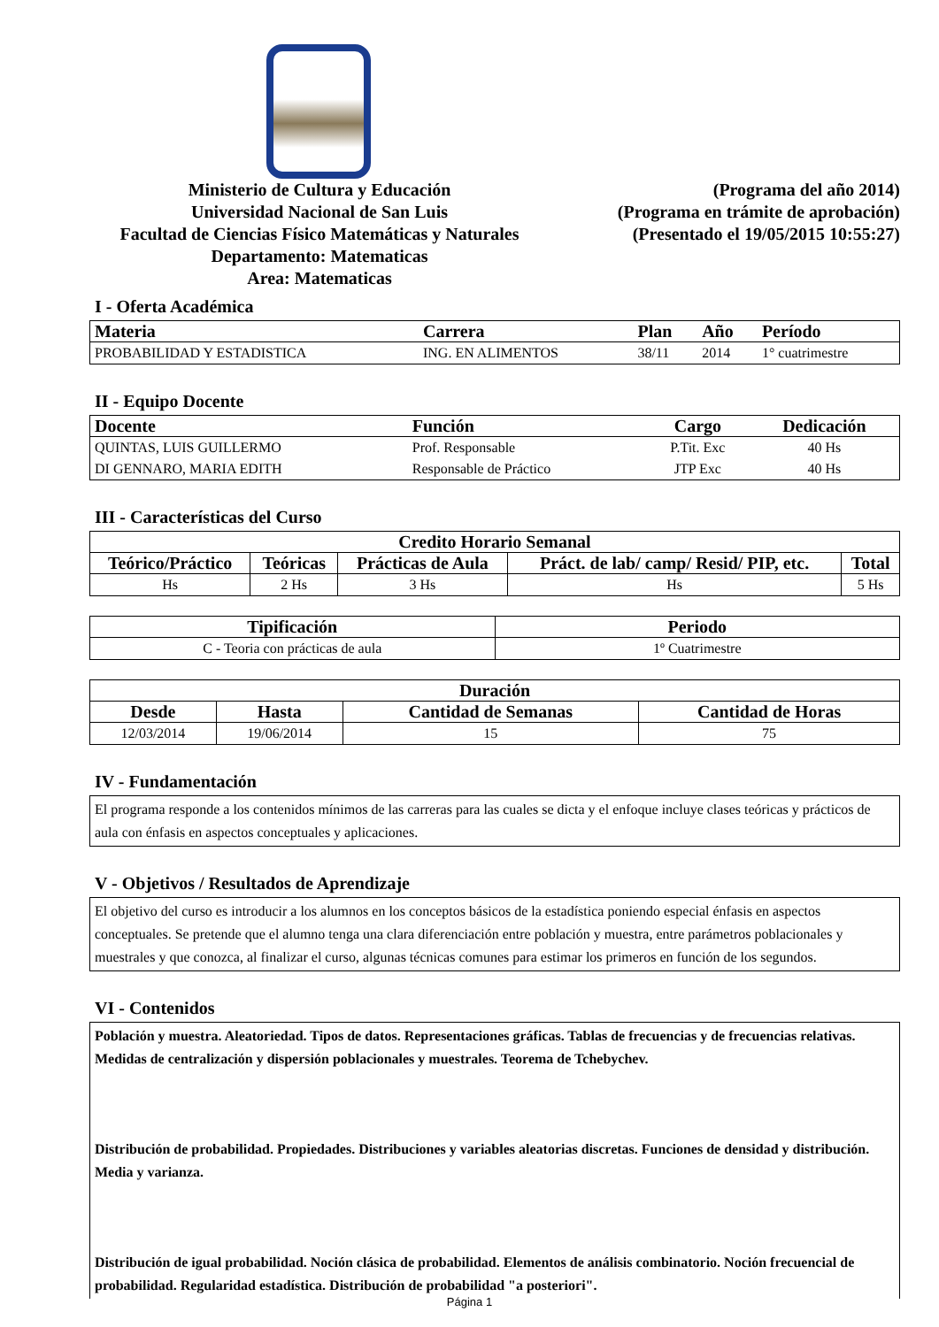Ministerio de Cultura y Educación
Universidad Nacional de San Luis
Facultad de Ciencias Físico Matemáticas y Naturales
Departamento: Matematicas
Area: Matematicas
(Programa del año 2014)
(Programa en trámite de aprobación)
(Presentado el 19/05/2015 10:55:27)
I - Oferta Académica
| Materia | Carrera | Plan | Año | Período |
| --- | --- | --- | --- | --- |
| PROBABILIDAD Y ESTADISTICA | ING. EN ALIMENTOS | 38/11 | 2014 | 1° cuatrimestre |
II - Equipo Docente
| Docente | Función | Cargo | Dedicación |
| --- | --- | --- | --- |
| QUINTAS, LUIS GUILLERMO | Prof. Responsable | P.Tit. Exc | 40 Hs |
| DI GENNARO, MARIA EDITH | Responsable de Práctico | JTP Exc | 40 Hs |
III - Características del Curso
| Credito Horario Semanal | | | | |
| --- | --- | --- | --- | --- |
| Teórico/Práctico | Teóricas | Prácticas de Aula | Práct. de lab/ camp/ Resid/ PIP, etc. | Total |
| Hs | 2 Hs | 3 Hs | Hs | 5 Hs |
| Tipificación | Periodo |
| --- | --- |
| C - Teoria con prácticas de aula | 1º Cuatrimestre |
| Duración | | | |
| --- | --- | --- | --- |
| Desde | Hasta | Cantidad de Semanas | Cantidad de Horas |
| 12/03/2014 | 19/06/2014 | 15 | 75 |
IV - Fundamentación
El programa responde a los contenidos mínimos de las carreras para las cuales se dicta y el enfoque incluye clases teóricas y prácticos de aula con énfasis en aspectos conceptuales y aplicaciones.
V - Objetivos / Resultados de Aprendizaje
El objetivo del curso es introducir a los alumnos en los conceptos básicos de la estadística poniendo especial énfasis en aspectos conceptuales. Se pretende que el alumno tenga una clara diferenciación entre población y muestra, entre parámetros poblacionales y muestrales y que conozca, al finalizar el curso, algunas técnicas comunes para estimar los primeros en función de los segundos.
VI - Contenidos
Población y muestra. Aleatoriedad. Tipos de datos. Representaciones gráficas. Tablas de frecuencias y de frecuencias relativas. Medidas de centralización y dispersión poblacionales y muestrales. Teorema de Tchebychev.
Distribución de probabilidad. Propiedades. Distribuciones y variables aleatorias discretas. Funciones de densidad y distribución. Media y varianza.
Distribución de igual probabilidad. Noción clásica de probabilidad. Elementos de análisis combinatorio. Noción frecuencial de probabilidad. Regularidad estadística. Distribución de probabilidad "a posteriori".
Página 1